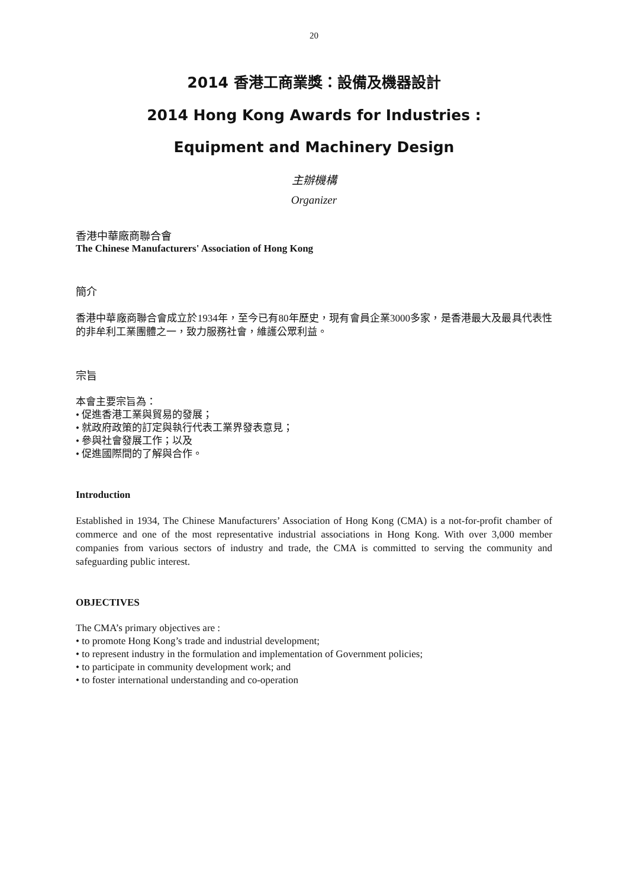20
2014 香港工商業獎：設備及機器設計
2014 Hong Kong Awards for Industries :
Equipment and Machinery Design
主辦機構
Organizer
香港中華廠商聯合會
The Chinese Manufacturers' Association of Hong Kong
簡介
香港中華廠商聯合會成立於1934年，至今已有80年歷史，現有會員企業3000多家，是香港最大及最具代表性的非牟利工業團體之一，致力服務社會，維護公眾利益。
宗旨
本會主要宗旨為：
• 促進香港工業與貿易的發展；
• 就政府政策的訂定與執行代表工業界發表意見；
• 參與社會發展工作；以及
• 促進國際間的了解與合作。
Introduction
Established in 1934, The Chinese Manufacturers’ Association of Hong Kong (CMA) is a not-for-profit chamber of commerce and one of the most representative industrial associations in Hong Kong. With over 3,000 member companies from various sectors of industry and trade, the CMA is committed to serving the community and safeguarding public interest.
OBJECTIVES
The CMA’s primary objectives are :
• to promote Hong Kong’s trade and industrial development;
• to represent industry in the formulation and implementation of Government policies;
• to participate in community development work; and
• to foster international understanding and co-operation